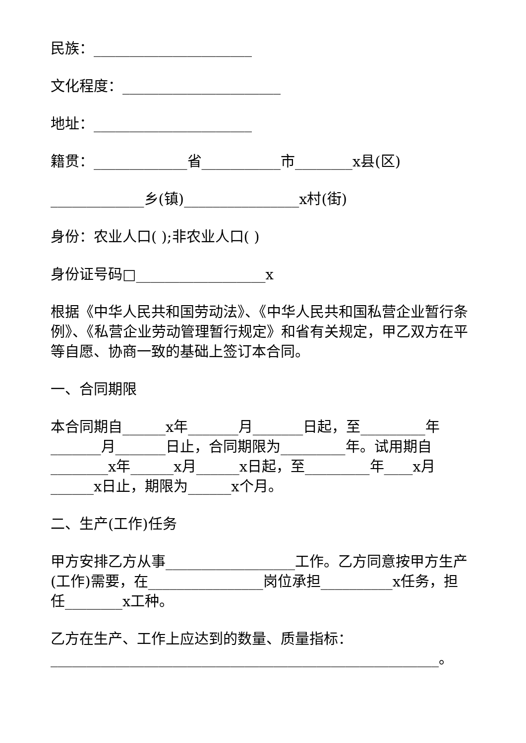民族：______________________
文化程度：______________________
地址：______________________
籍贯：_____________省___________市________x县(区)
_____________乡(镇)________________x村(街)
身份：农业人口( );非农业人口( )
身份证号码□__________________x
根据《中华人民共和国劳动法》、《中华人民共和国私营企业暂行条例》、《私营企业劳动管理暂行规定》和省有关规定，甲乙双方在平等自愿、协商一致的基础上签订本合同。
一、合同期限
本合同期自______x年_______月_______日起，至_________年_______月_______日止，合同期限为_________年。试用期自________x年______x月______x日起，至_________年____x月______x日止，期限为______x个月。
二、生产(工作)任务
甲方安排乙方从事__________________工作。乙方同意按甲方生产(工作)需要，在________________岗位承担__________x任务，担任________x工种。
乙方在生产、工作上应达到的数量、质量指标：______________________________________________________。